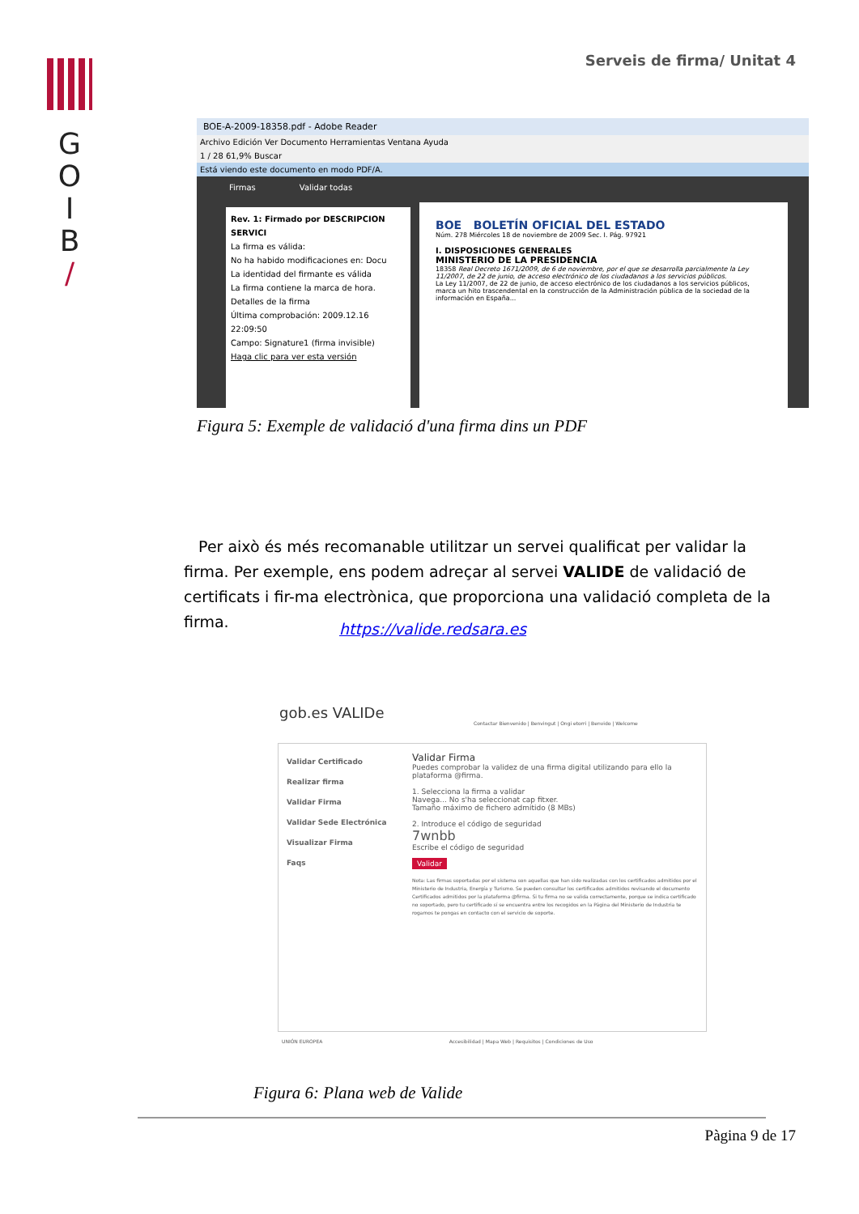G
O
I
B
/
Serveis de firma/ Unitat 4
BOE-A-2009-18358.pdf - Adobe Reader
Archivo Edición Ver Documento Herramientas Ventana Ayuda
1 / 28 61,9% Buscar
Está viendo este documento en modo PDF/A.
Firmas Validar todas
Rev. 1: Firmado por DESCRIPCION SERVICI
La firma es válida:
No ha habido modificaciones en: Docu
La identidad del firmante es válida
La firma contiene la marca de hora.
Detalles de la firma
Última comprobación: 2009.12.16 22:09:50
Campo: Signature1 (firma invisible)
Haga clic para ver esta versión
BOE BOLETÍN OFICIAL DEL ESTADO
Núm. 278 Miércoles 18 de noviembre de 2009 Sec. I. Pág. 97921
I. DISPOSICIONES GENERALES
MINISTERIO DE LA PRESIDENCIA
18358 Real Decreto 1671/2009, de 6 de noviembre, por el que se desarrolla parcialmente la Ley 11/2007, de 22 de junio, de acceso electrónico de los ciudadanos a los servicios públicos.
La Ley 11/2007, de 22 de junio, de acceso electrónico de los ciudadanos a los servicios públicos, marca un hito trascendental en la construcción de la Administración pública de la sociedad de la información en España...
Figura 5: Exemple de validació d'una firma dins un PDF
Per això és més recomanable utilitzar un servei qualificat per validar la firma. Per exemple, ens podem adreçar al servei VALIDE de validació de certificats i fir-ma electrònica, que proporciona una validació completa de la firma.
https://valide.redsara.es
gob.es VALIDe
Contactar Bienvenido | Benvingut | Ongi etorri | Benvido | Welcome
Validar Certificado
Realizar firma
Validar Firma
Validar Sede Electrónica
Visualizar Firma
Faqs
Validar Firma
Puedes comprobar la validez de una firma digital utilizando para ello la plataforma @firma.
1. Selecciona la firma a validar
Navega... No s'ha seleccionat cap fitxer.
Tamaño máximo de fichero admitido (8 MBs)
2. Introduce el código de seguridad
7wnbb
Escribe el código de seguridad
Validar
Nota: Las firmas soportadas por el sistema son aquellas que han sido realizadas con los certificados admitidos por el Ministerio de Industria, Energía y Turismo. Se pueden consultar los certificados admitidos revisando el documento Certificados admitidos por la plataforma @firma. Si tu firma no se valida correctamente, porque se indica certificado no soportado, pero tu certificado sí se encuentra entre los recogidos en la Página del Ministerio de Industria te rogamos te pongas en contacto con el servicio de soporte.
UNIÓN EUROPEA Accesibilidad | Mapa Web | Requisitos | Condiciones de Uso
Figura 6: Plana web de Valide
Pàgina 9 de 17